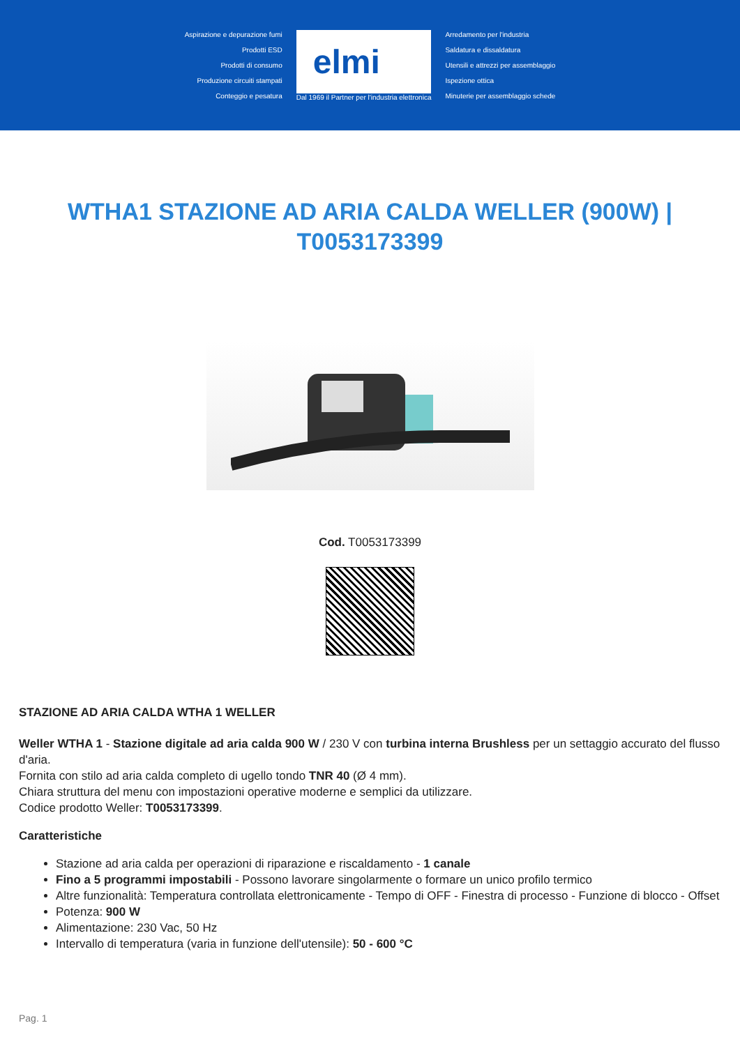Aspirazione e depurazione fumi
Prodotti ESD
Prodotti di consumo
Produzione circuiti stampati
Conteggio e pesatura
elmi
Dal 1969 il Partner per l'industria elettronica
Arredamento per l'industria
Saldatura e dissaldatura
Utensili e attrezzi per assemblaggio
Ispezione ottica
Minuterie per assemblaggio schede
WTHA1 STAZIONE AD ARIA CALDA WELLER (900W) | T0053173399
Cod. T0053173399
STAZIONE AD ARIA CALDA WTHA 1 WELLER
Weller WTHA 1 - Stazione digitale ad aria calda 900 W / 230 V con turbina interna Brushless per un settaggio accurato del flusso d'aria.
Fornita con stilo ad aria calda completo di ugello tondo TNR 40 (Ø 4 mm).
Chiara struttura del menu con impostazioni operative moderne e semplici da utilizzare.
Codice prodotto Weller: T0053173399.
Caratteristiche
Stazione ad aria calda per operazioni di riparazione e riscaldamento - 1 canale
Fino a 5 programmi impostabili - Possono lavorare singolarmente o formare un unico profilo termico
Altre funzionalità: Temperatura controllata elettronicamente - Tempo di OFF - Finestra di processo - Funzione di blocco - Offset
Potenza: 900 W
Alimentazione: 230 Vac, 50 Hz
Intervallo di temperatura (varia in funzione dell'utensile): 50 - 600 °C
Pag. 1